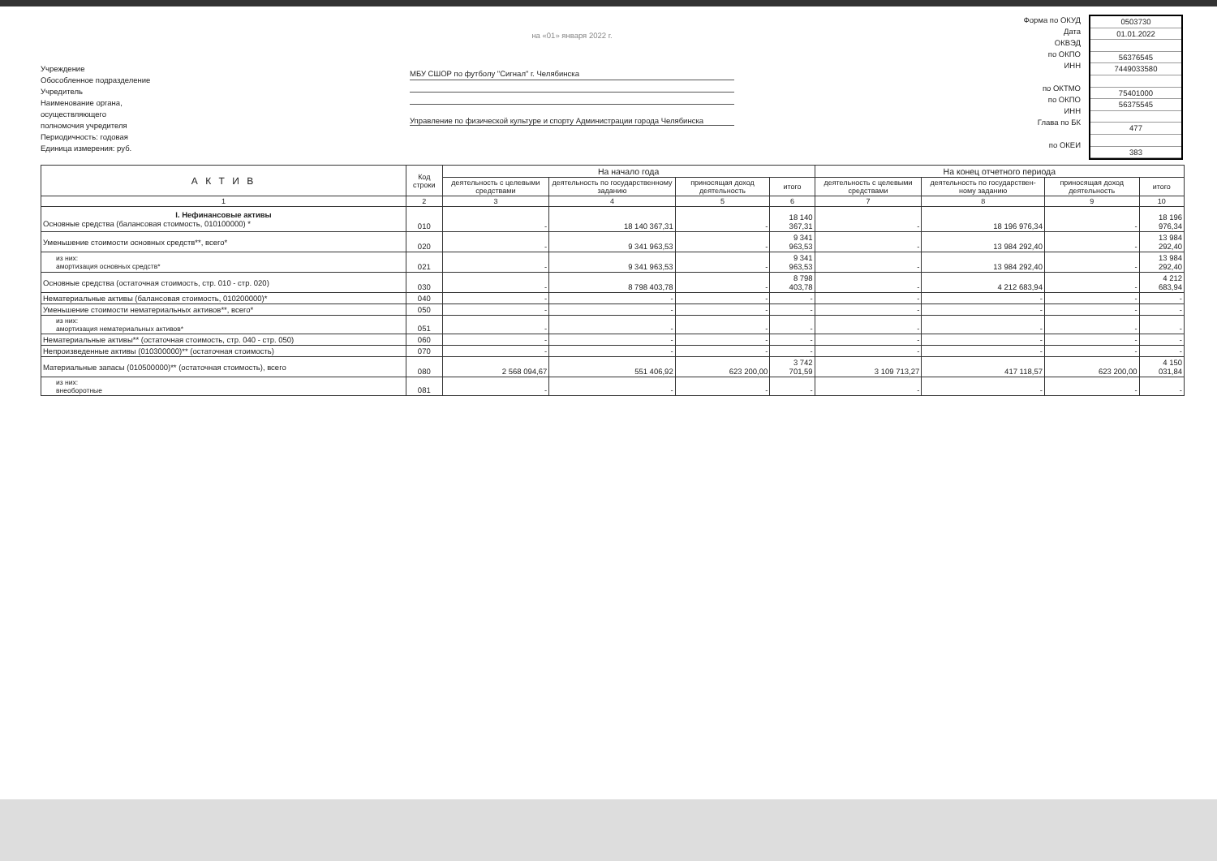Учреждение
Обособленное подразделение
Учредитель
Наименование органа,
осуществляющего
полномочия учредителя
Периодичность: годовая
Единица измерения: руб.
на «01» января 2022 г.
МБУ СШОР по футболу "Сигнал" г. Челябинска
Управление по физической культуре и спорту Администрации города Челябинска
Форма по ОКУД
Дата
ОКВЭД
по ОКПО
ИНН
по ОКТМО
по ОКПО
ИНН
Глава по БК
по ОКЕИ
0503730
01.01.2022
56376545
7449033580
75401000
56375545
477
383
| А К Т И В | Код строки | На начало года | | | | На конец отчетного периода | | | |
| --- | --- | --- | --- | --- | --- | --- | --- | --- | --- |
| | | деятельность с целевыми средствами | деятельность по государственному заданию | приносящая доход деятельность | итого | деятельность с целевыми средствами | деятельность по государствен-ному заданию | приносящая доход деятельность | итого |
| 1 | 2 | 3 | 4 | 5 | 6 | 7 | 8 | 9 | 10 |
| I. Нефинансовые активы Основные средства (балансовая стоимость, 010100000) * | 010 | - | 18 140 367,31 | - | 18 140 367,31 | - | 18 196 976,34 | - | 18 196 976,34 |
| Уменьшение стоимости основных средств**, всего* | 020 | - | 9 341 963,53 | - | 9 341 963,53 | - | 13 984 292,40 | - | 13 984 292,40 |
| из них: амортизация основных средств* | 021 | - | 9 341 963,53 | - | 9 341 963,53 | - | 13 984 292,40 | - | 13 984 292,40 |
| Основные средства (остаточная стоимость, стр. 010 - стр. 020) | 030 | - | 8 798 403,78 | - | 8 798 403,78 | - | 4 212 683,94 | - | 4 212 683,94 |
| Нематериальные активы (балансовая стоимость, 010200000)* | 040 | - | - | - | - | - | - | - | - |
| Уменьшение стоимости нематериальных активов**, всего* | 050 | - | - | - | - | - | - | - | - |
| из них: амортизация нематериальных активов* | 051 | - | - | - | - | - | - | - | - |
| Нематериальные активы** (остаточная стоимость, стр. 040 - стр. 050) | 060 | - | - | - | - | - | - | - | - |
| Непроизведенные активы (010300000)** (остаточная стоимость) | 070 | - | - | - | - | - | - | - | - |
| Материальные запасы (010500000)** (остаточная стоимость), всего | 080 | 2 568 094,67 | 551 406,92 | 623 200,00 | 3 742 701,59 | 3 109 713,27 | 417 118,57 | 623 200,00 | 4 150 031,84 |
| из них: внеоборотные | 081 | - | - | - | - | - | - | - | - |